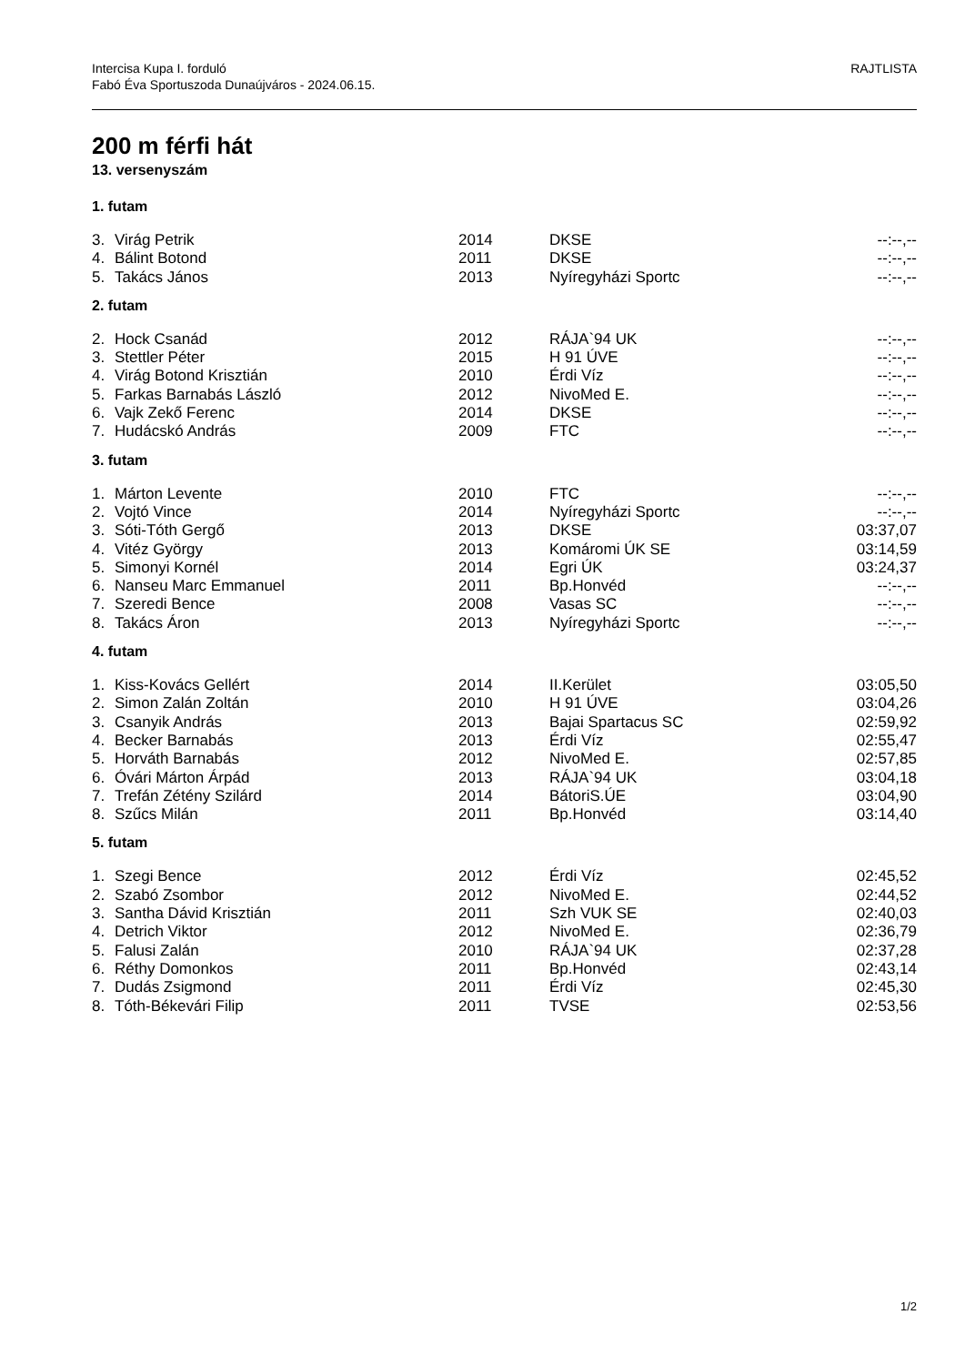Intercisa Kupa I. forduló
Fabó Éva Sportuszoda Dunaújváros - 2024.06.15.
RAJTLISTA
200 m férfi hát
13. versenyszám
1. futam
| 3. | Virág Petrik | 2014 | DKSE | --:--,-- |
| 4. | Bálint Botond | 2011 | DKSE | --:--,-- |
| 5. | Takács János | 2013 | Nyíregyházi Sportc | --:--,-- |
2. futam
| 2. | Hock Csanád | 2012 | RÁJA`94 UK | --:--,-- |
| 3. | Stettler Péter | 2015 | H 91 ÚVE | --:--,-- |
| 4. | Virág Botond Krisztián | 2010 | Érdi Víz | --:--,-- |
| 5. | Farkas Barnabás László | 2012 | NivoMed E. | --:--,-- |
| 6. | Vajk Zekő Ferenc | 2014 | DKSE | --:--,-- |
| 7. | Hudácskó András | 2009 | FTC | --:--,-- |
3. futam
| 1. | Márton Levente | 2010 | FTC | --:--,-- |
| 2. | Vojtó Vince | 2014 | Nyíregyházi Sportc | --:--,-- |
| 3. | Sóti-Tóth Gergő | 2013 | DKSE | 03:37,07 |
| 4. | Vitéz György | 2013 | Komáromi ÚK SE | 03:14,59 |
| 5. | Simonyi Kornél | 2014 | Egri ÚK | 03:24,37 |
| 6. | Nanseu Marc Emmanuel | 2011 | Bp.Honvéd | --:--,-- |
| 7. | Szeredi Bence | 2008 | Vasas SC | --:--,-- |
| 8. | Takács Áron | 2013 | Nyíregyházi Sportc | --:--,-- |
4. futam
| 1. | Kiss-Kovács Gellért | 2014 | II.Kerület | 03:05,50 |
| 2. | Simon Zalán Zoltán | 2010 | H 91 ÚVE | 03:04,26 |
| 3. | Csanyik András | 2013 | Bajai Spartacus SC | 02:59,92 |
| 4. | Becker Barnabás | 2013 | Érdi Víz | 02:55,47 |
| 5. | Horváth Barnabás | 2012 | NivoMed E. | 02:57,85 |
| 6. | Óvári Márton Árpád | 2013 | RÁJA`94 UK | 03:04,18 |
| 7. | Trefán Zétény Szilárd | 2014 | BátoriS.ÚE | 03:04,90 |
| 8. | Szűcs Milán | 2011 | Bp.Honvéd | 03:14,40 |
5. futam
| 1. | Szegi Bence | 2012 | Érdi Víz | 02:45,52 |
| 2. | Szabó Zsombor | 2012 | NivoMed E. | 02:44,52 |
| 3. | Santha Dávid Krisztián | 2011 | Szh VUK SE | 02:40,03 |
| 4. | Detrich Viktor | 2012 | NivoMed E. | 02:36,79 |
| 5. | Falusi Zalán | 2010 | RÁJA`94 UK | 02:37,28 |
| 6. | Réthy Domonkos | 2011 | Bp.Honvéd | 02:43,14 |
| 7. | Dudás Zsigmond | 2011 | Érdi Víz | 02:45,30 |
| 8. | Tóth-Békevári Filip | 2011 | TVSE | 02:53,56 |
1/2